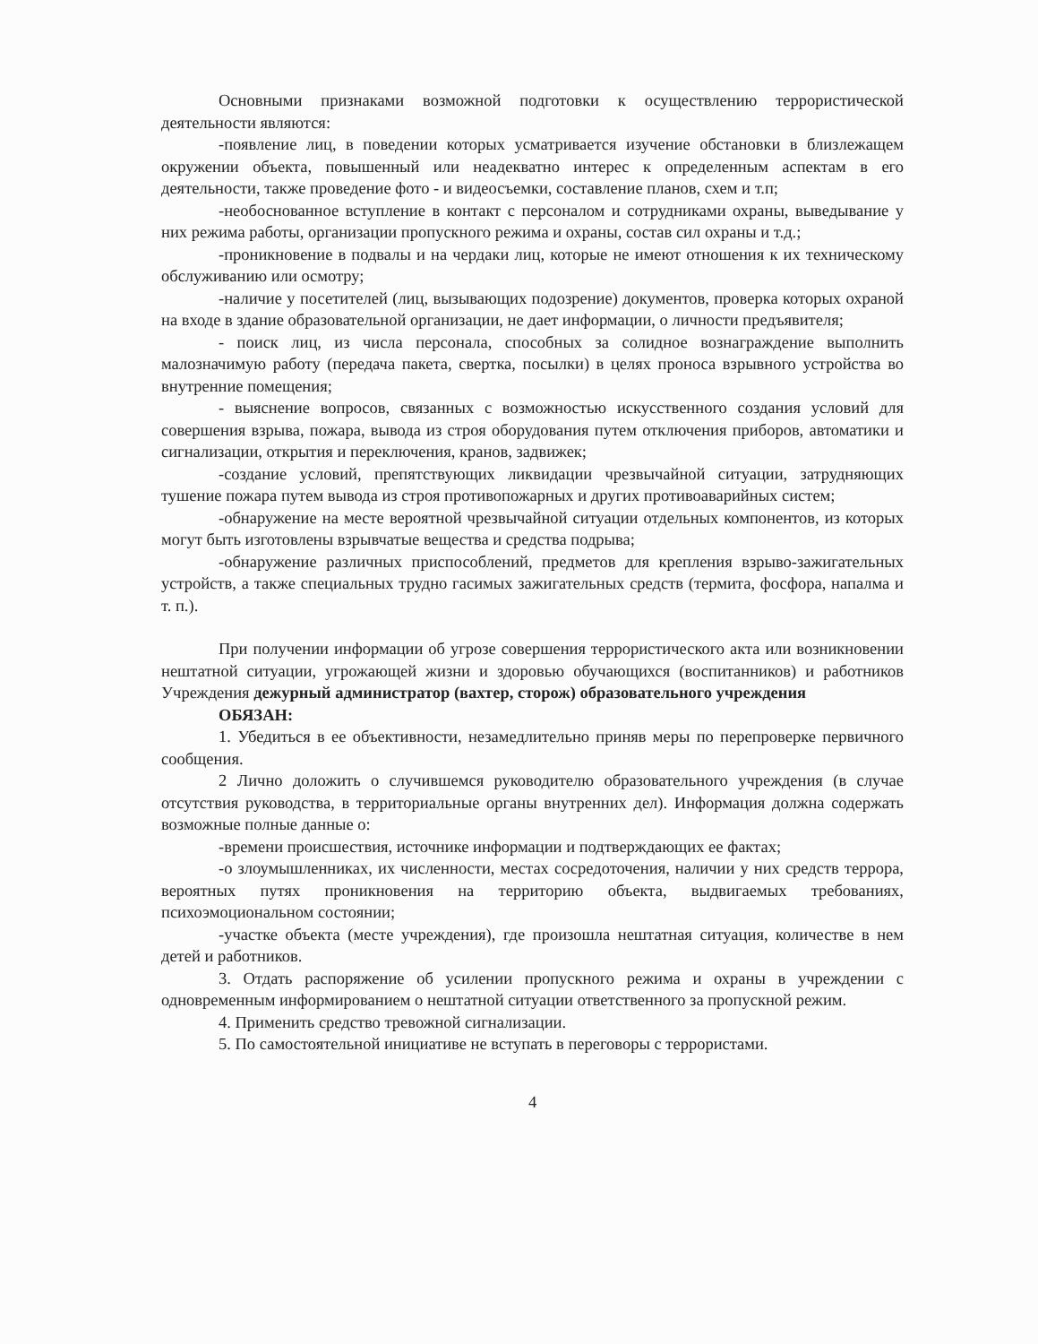Основными признаками возможной подготовки к осуществлению террористической деятельности являются:
-появление лиц, в поведении которых усматривается изучение обстановки в близлежащем окружении объекта, повышенный или неадекватно интерес к определенным аспектам в его деятельности, также проведение фото - и видеосъемки, составление планов, схем и т.п;
-необоснованное вступление в контакт с персоналом и сотрудниками охраны, выведывание у них режима работы, организации пропускного режима и охраны, состав сил охраны и т.д.;
-проникновение в подвалы и на чердаки лиц, которые не имеют отношения к их техническому обслуживанию или осмотру;
-наличие у посетителей (лиц, вызывающих подозрение) документов, проверка которых охраной на входе в здание образовательной организации, не дает информации, о личности предъявителя;
- поиск лиц, из числа персонала, способных за солидное вознаграждение выполнить малозначимую работу (передача пакета, свертка, посылки) в целях проноса взрывного устройства во внутренние помещения;
- выяснение вопросов, связанных с возможностью искусственного создания условий для совершения взрыва, пожара, вывода из строя оборудования путем отключения приборов, автоматики и сигнализации, открытия и переключения, кранов, задвижек;
-создание условий, препятствующих ликвидации чрезвычайной ситуации, затрудняющих тушение пожара путем вывода из строя противопожарных и других противоаварийных систем;
-обнаружение на месте вероятной чрезвычайной ситуации отдельных компонентов, из которых могут быть изготовлены взрывчатые вещества и средства подрыва;
-обнаружение различных приспособлений, предметов для крепления взрыво-зажигательных устройств, а также специальных трудно гасимых зажигательных средств (термита, фосфора, напалма и т. п.).
При получении информации об угрозе совершения террористического акта или возникновении нештатной ситуации, угрожающей жизни и здоровью обучающихся (воспитанников) и работников Учреждения дежурный администратор (вахтер, сторож) образовательного учреждения
ОБЯЗАН:
1. Убедиться в ее объективности, незамедлительно приняв меры по перепроверке первичного сообщения.
2 Лично доложить о случившемся руководителю образовательного учреждения (в случае отсутствия руководства, в территориальные органы внутренних дел). Информация должна содержать возможные полные данные о:
-времени происшествия, источнике информации и подтверждающих ее фактах;
-о злоумышленниках, их численности, местах сосредоточения, наличии у них средств террора, вероятных путях проникновения на территорию объекта, выдвигаемых требованиях, психоэмоциональном состоянии;
-участке объекта (месте учреждения), где произошла нештатная ситуация, количестве в нем детей и работников.
3. Отдать распоряжение об усилении пропускного режима и охраны в учреждении с одновременным информированием о нештатной ситуации ответственного за пропускной режим.
4. Применить средство тревожной сигнализации.
5. По самостоятельной инициативе не вступать в переговоры с террористами.
4